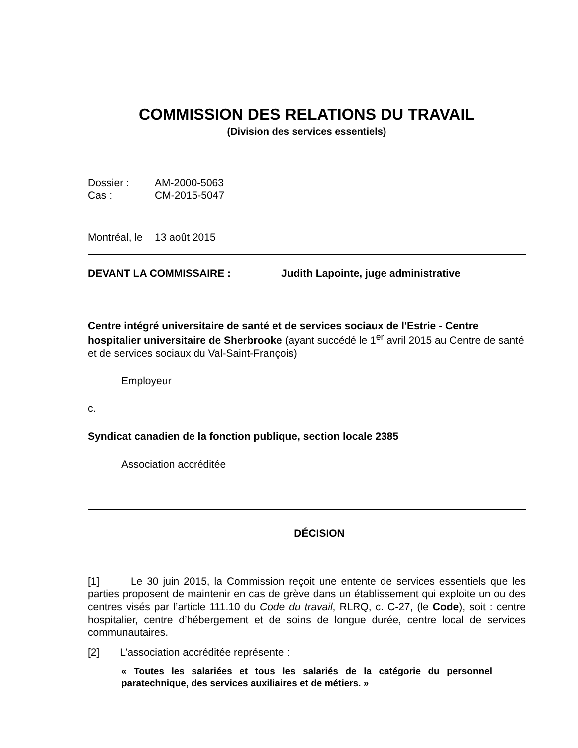COMMISSION DES RELATIONS DU TRAVAIL
(Division des services essentiels)
Dossier : AM-2000-5063
Cas : CM-2015-5047
Montréal, le 13 août 2015
DEVANT LA COMMISSAIRE : Judith Lapointe, juge administrative
Centre intégré universitaire de santé et de services sociaux de l'Estrie - Centre hospitalier universitaire de Sherbrooke (ayant succédé le 1<sup>er</sup> avril 2015 au Centre de santé et de services sociaux du Val-Saint-François)
Employeur
c.
Syndicat canadien de la fonction publique, section locale 2385
Association accréditée
DÉCISION
[1] Le 30 juin 2015, la Commission reçoit une entente de services essentiels que les parties proposent de maintenir en cas de grève dans un établissement qui exploite un ou des centres visés par l’article 111.10 du Code du travail, RLRQ, c. C-27, (le Code), soit : centre hospitalier, centre d’hébergement et de soins de longue durée, centre local de services communautaires.
[2] L’association accréditée représente :
« Toutes les salariées et tous les salariés de la catégorie du personnel paratechnique, des services auxiliaires et de métiers. »